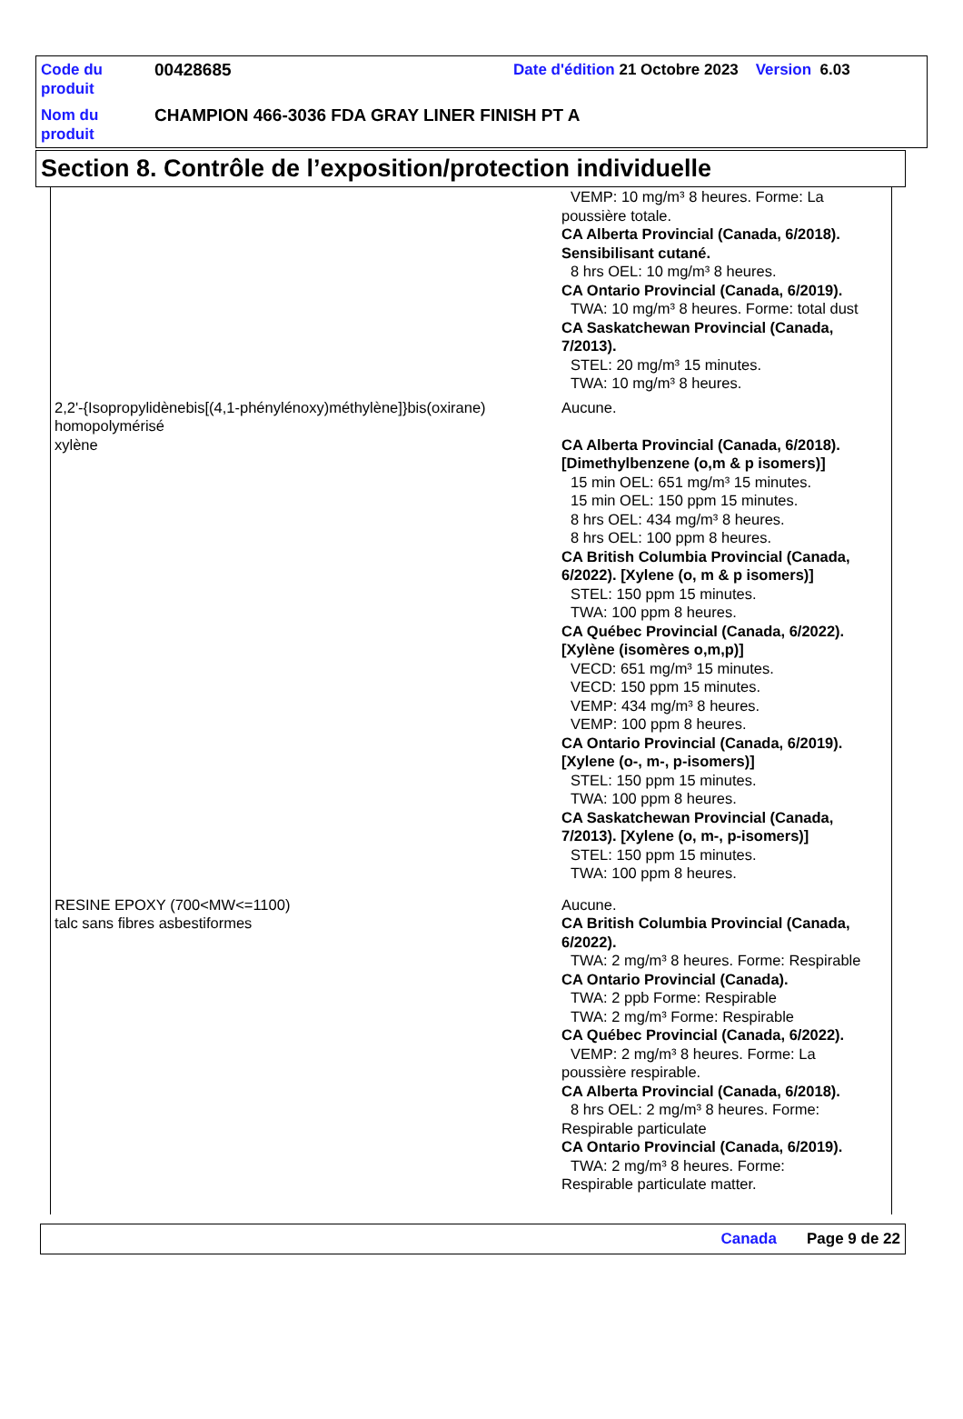| Code du produit | 00428685 | Date d'édition 21 Octobre 2023 Version 6.03 |
| Nom du produit | CHAMPION 466-3036 FDA GRAY LINER FINISH PT A | |
Section 8. Contrôle de l’exposition/protection individuelle
| | VEMP: 10 mg/m³ 8 heures. Forme: La poussière totale. CA Alberta Provincial (Canada, 6/2018). Sensibilisant cutané. 8 hrs OEL: 10 mg/m³ 8 heures. CA Ontario Provincial (Canada, 6/2019). TWA: 10 mg/m³ 8 heures. Forme: total dust CA Saskatchewan Provincial (Canada, 7/2013). STEL: 20 mg/m³ 15 minutes. TWA: 10 mg/m³ 8 heures. |
| 2,2'-{Isopropylidènebis[(4,1-phénylénoxy)méthylène]}bis(oxirane) homopolymérisé | Aucune. |
| xylène | CA Alberta Provincial (Canada, 6/2018). [Dimethylbenzene (o,m & p isomers)] 15 min OEL: 651 mg/m³ 15 minutes. 15 min OEL: 150 ppm 15 minutes. 8 hrs OEL: 434 mg/m³ 8 heures. 8 hrs OEL: 100 ppm 8 heures. CA British Columbia Provincial (Canada, 6/2022). [Xylene (o, m & p isomers)] STEL: 150 ppm 15 minutes. TWA: 100 ppm 8 heures. CA Québec Provincial (Canada, 6/2022). [Xylène (isomères o,m,p)] VECD: 651 mg/m³ 15 minutes. VECD: 150 ppm 15 minutes. VEMP: 434 mg/m³ 8 heures. VEMP: 100 ppm 8 heures. CA Ontario Provincial (Canada, 6/2019). [Xylene (o-, m-, p-isomers)] STEL: 150 ppm 15 minutes. TWA: 100 ppm 8 heures. CA Saskatchewan Provincial (Canada, 7/2013). [Xylene (o, m-, p-isomers)] STEL: 150 ppm 15 minutes. TWA: 100 ppm 8 heures. |
| RESINE EPOXY (700<MW<=1100) | Aucune. |
| talc sans fibres asbestiformes | CA British Columbia Provincial (Canada, 6/2022). TWA: 2 mg/m³ 8 heures. Forme: Respirable CA Ontario Provincial (Canada). TWA: 2 ppb Forme: Respirable TWA: 2 mg/m³ Forme: Respirable CA Québec Provincial (Canada, 6/2022). VEMP: 2 mg/m³ 8 heures. Forme: La poussière respirable. CA Alberta Provincial (Canada, 6/2018). 8 hrs OEL: 2 mg/m³ 8 heures. Forme: Respirable particulate CA Ontario Provincial (Canada, 6/2019). TWA: 2 mg/m³ 8 heures. Forme: Respirable particulate matter. |
Canada Page 9 de 22